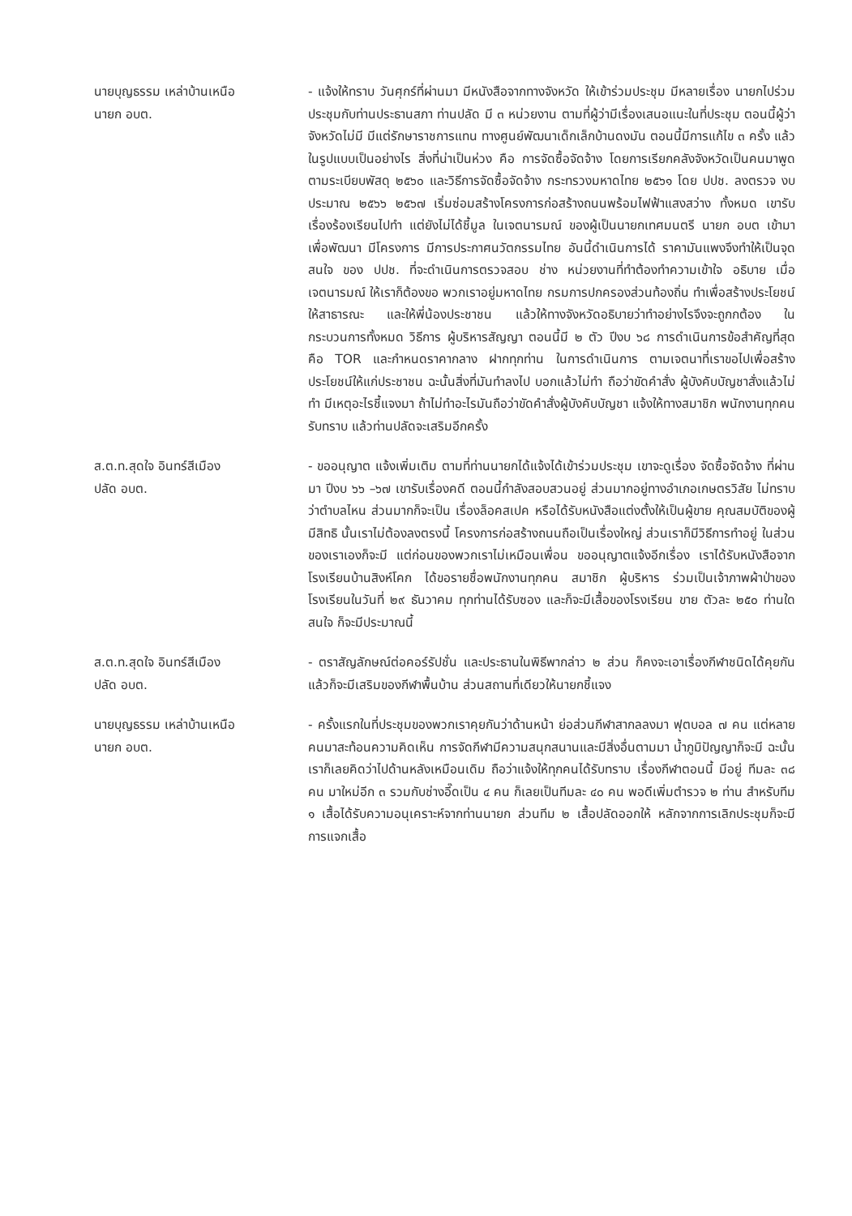นายบุญธรรม เหล่าบ้านเหนือ
นายก อบต.
- แจ้งให้ทราบ วันศุกร์ที่ผ่านมา มีหนังสือจากทางจังหวัด ให้เข้าร่วมประชุม มีหลายเรื่อง นายกไปร่วมประชุมกับท่านประธานสภา ท่านปลัด มี ๓ หน่วยงาน ตามที่ผู้ว่ามีเรื่องเสนอแนะในที่ประชุม ตอนนี้ผู้ว่าจังหวัดไม่มี มีแต่รักษาราชการแทน ทางศูนย์พัฒนาเด็กเล็กบ้านดงมัน ตอนนี้มีการแก้ไข ๓ ครั้ง แล้ว ในรูปแบบเป็นอย่างไร สิ่งที่น่าเป็นห่วง คือ การจัดซื้อจัดจ้าง โดยการเรียกคลังจังหวัดเป็นคนมาพูด ตามระเบียบพัสดุ ๒๕๖๐ และวิธีการจัดซื้อจัดจ้าง กระทรวงมหาดไทย ๒๕๖๑ โดย ปปช. ลงตรวจ งบประมาณ ๒๕๖๖ ๒๕๖๗ เริ่มซ่อมสร้างโครงการก่อสร้างถนนพร้อมไฟฟ้าแสงสว่าง ทั้งหมด เขารับเรื่องร้องเรียนไปทำ แต่ยังไม่ได้ชี้มูล ในเจตนารมณ์ ของผู้เป็นนายกเทศมนตรี นายก อบต เข้ามาเพื่อพัฒนา มีโครงการ มีการประกาศนวัตกรรมไทย อันนี้ดำเนินการได้ ราคามันแพงจึงทำให้เป็นจุดสนใจ ของ ปปช. ที่จะดำเนินการตรวจสอบ ช่าง หน่วยงานที่ทำต้องทำความเข้าใจ อธิบาย เมื่อเจตนารมณ์ ให้เราก็ต้องขอ พวกเราอยู่มหาดไทย กรมการปกครองส่วนท้องถิ่น ทำเพื่อสร้างประโยชน์ให้สาธารณะ และให้พี่น้องประชาชน แล้วให้ทางจังหวัดอธิบายว่าทำอย่างไรจึงจะถูกกต้อง ในกระบวนการทั้งหมด วิธีการ ผู้บริหารสัญญา ตอนนี้มี ๒ ตัว ปีงบ ๖๘ การดำเนินการข้อสำคัญที่สุด คือ TOR และกำหนดราคากลาง ฝากทุกท่าน ในการดำเนินการ ตามเจตนาที่เราขอไปเพื่อสร้างประโยชน์ให้แก่ประชาชน ฉะนั้นสิ่งที่มันทำลงไป บอกแล้วไม่ทำ ถือว่าขัดคำสั่ง ผู้บังคับบัญชาสั่งแล้วไม่ทำ มีเหตุอะไรชี้แจงมา ถ้าไม่ทำอะไรมันถือว่าขัดคำสั่งผู้บังคับบัญชา แจ้งให้ทางสมาชิก พนักงานทุกคนรับทราบ แล้วท่านปลัดจะเสริมอีกครั้ง
ส.ต.ท.สุดใจ อินทร์สีเมือง
ปลัด อบต.
- ขออนุญาต แจ้งเพิ่มเติม ตามที่ท่านนายกได้แจ้งได้เข้าร่วมประชุม เขาจะดูเรื่อง จัดซื้อจัดจ้าง ที่ผ่านมา ปีงบ ๖๖ –๖๗ เขารับเรื่องคดี ตอนนี้กำลังสอบสวนอยู่ ส่วนมากอยู่ทางอำเภอเกษตรวิสัย ไม่ทราบว่าตำบลไหน ส่วนมากก็จะเป็น เรื่องล็อคสเปค หรือได้รับหนังสือแต่งตั้งให้เป็นผู้ขาย คุณสมบัติของผู้มีสิทธิ นั้นเราไม่ต้องลงตรงนี้ โครงการก่อสร้างถนนถือเป็นเรื่องใหญ่ ส่วนเราก็มีวิธีการทำอยู่ ในส่วนของเราเองก็จะมี แต่ก่อนของพวกเราไม่เหมือนเพื่อน ขออนุญาตแจ้งอีกเรื่อง เราได้รับหนังสือจากโรงเรียนบ้านสิงห์โคก ได้ขอรายชื่อพนักงานทุกคน สมาชิก ผู้บริหาร ร่วมเป็นเจ้าภาพผ้าป่าของโรงเรียนในวันที่ ๒๙ ธันวาคม ทุกท่านได้รับซอง และก็จะมีเสื้อของโรงเรียน ขาย ตัวละ ๒๕๐ ท่านใดสนใจ ก็จะมีประมาณนี้
ส.ต.ท.สุดใจ อินทร์สีเมือง
ปลัด อบต.
- ตราสัญลักษณ์ต่อคอร์รัปชั่น และประธานในพิธีพากล่าว ๒ ส่วน ก็คงจะเอาเรื่องกีฬาชนิดได้คุยกันแล้วก็จะมีเสริมของกีฬาพื้นบ้าน ส่วนสถานที่เดียวให้นายกชี้แจง
นายบุญธรรม เหล่าบ้านเหนือ
นายก อบต.
- ครั้งแรกในที่ประชุมของพวกเราคุยกันว่าด้านหน้า ย่อส่วนกีฬาสากลลงมา ฟุตบอล ๗ คน แต่หลายคนมาสะท้อนความคิดเห็น การจัดกีฬามีความสนุกสนานและมีสิ่งอื่นตามมา น้ำภูมิปัญญาก็จะมี ฉะนั้นเราก็เลยคิดว่าไปด้านหลังเหมือนเดิม ถือว่าแจ้งให้ทุกคนได้รับทราบ เรื่องกีฬาตอนนี้ มีอยู่ ทีมละ ๓๘ คน มาใหม่อีก ๓ รวมกับช่างอี๊ดเป็น ๔ คน ก็เลยเป็นทีมละ ๔๐ คน พอดีเพิ่มตำรวจ ๒ ท่าน สำหรับทีม ๑ เสื้อได้รับความอนุเคราะห์จากท่านนายก ส่วนทีม ๒ เสื้อปลัดออกให้ หลักจากการเลิกประชุมก็จะมีการแจกเสื้อ